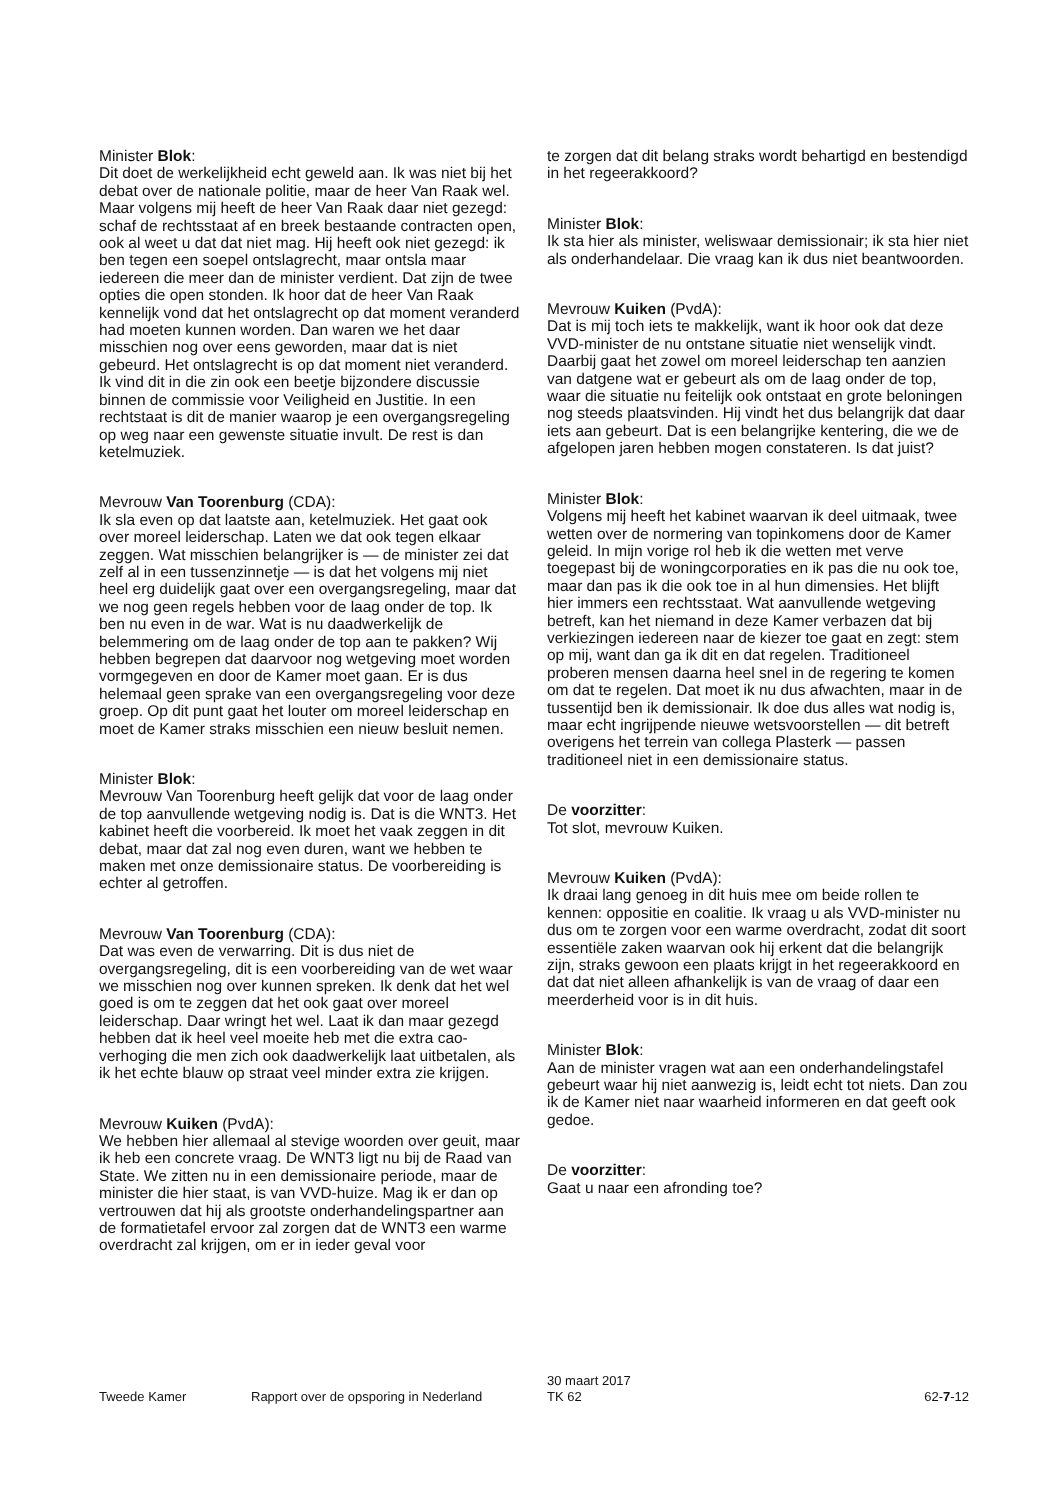Minister Blok:
Dit doet de werkelijkheid echt geweld aan. Ik was niet bij het debat over de nationale politie, maar de heer Van Raak wel. Maar volgens mij heeft de heer Van Raak daar niet gezegd: schaf de rechtsstaat af en breek bestaande contracten open, ook al weet u dat dat niet mag. Hij heeft ook niet gezegd: ik ben tegen een soepel ontslagrecht, maar ontsla maar iedereen die meer dan de minister verdient. Dat zijn de twee opties die open stonden. Ik hoor dat de heer Van Raak kennelijk vond dat het ontslagrecht op dat moment veranderd had moeten kunnen worden. Dan waren we het daar misschien nog over eens geworden, maar dat is niet gebeurd. Het ontslagrecht is op dat moment niet veranderd. Ik vind dit in die zin ook een beetje bijzondere discussie binnen de commissie voor Veiligheid en Justitie. In een rechtstaat is dit de manier waarop je een overgangsregeling op weg naar een gewenste situatie invult. De rest is dan ketelmuziek.
Mevrouw Van Toorenburg (CDA):
Ik sla even op dat laatste aan, ketelmuziek. Het gaat ook over moreel leiderschap. Laten we dat ook tegen elkaar zeggen. Wat misschien belangrijker is — de minister zei dat zelf al in een tussenzinnetje — is dat het volgens mij niet heel erg duidelijk gaat over een overgangsregeling, maar dat we nog geen regels hebben voor de laag onder de top. Ik ben nu even in de war. Wat is nu daadwerkelijk de belemmering om de laag onder de top aan te pakken? Wij hebben begrepen dat daarvoor nog wetgeving moet worden vormgegeven en door de Kamer moet gaan. Er is dus helemaal geen sprake van een overgangsregeling voor deze groep. Op dit punt gaat het louter om moreel leiderschap en moet de Kamer straks misschien een nieuw besluit nemen.
Minister Blok:
Mevrouw Van Toorenburg heeft gelijk dat voor de laag onder de top aanvullende wetgeving nodig is. Dat is die WNT3. Het kabinet heeft die voorbereid. Ik moet het vaak zeggen in dit debat, maar dat zal nog even duren, want we hebben te maken met onze demissionaire status. De voorbereiding is echter al getroffen.
Mevrouw Van Toorenburg (CDA):
Dat was even de verwarring. Dit is dus niet de overgangsregeling, dit is een voorbereiding van de wet waar we misschien nog over kunnen spreken. Ik denk dat het wel goed is om te zeggen dat het ook gaat over moreel leiderschap. Daar wringt het wel. Laat ik dan maar gezegd hebben dat ik heel veel moeite heb met die extra cao-verhoging die men zich ook daadwerkelijk laat uitbetalen, als ik het echte blauw op straat veel minder extra zie krijgen.
Mevrouw Kuiken (PvdA):
We hebben hier allemaal al stevige woorden over geuit, maar ik heb een concrete vraag. De WNT3 ligt nu bij de Raad van State. We zitten nu in een demissionaire periode, maar de minister die hier staat, is van VVD-huize. Mag ik er dan op vertrouwen dat hij als grootste onderhandelingspartner aan de formatietafel ervoor zal zorgen dat de WNT3 een warme overdracht zal krijgen, om er in ieder geval voor
te zorgen dat dit belang straks wordt behartigd en bestendigd in het regeerakkoord?
Minister Blok:
Ik sta hier als minister, weliswaar demissionair; ik sta hier niet als onderhandelaar. Die vraag kan ik dus niet beantwoorden.
Mevrouw Kuiken (PvdA):
Dat is mij toch iets te makkelijk, want ik hoor ook dat deze VVD-minister de nu ontstane situatie niet wenselijk vindt. Daarbij gaat het zowel om moreel leiderschap ten aanzien van datgene wat er gebeurt als om de laag onder de top, waar die situatie nu feitelijk ook ontstaat en grote beloningen nog steeds plaatsvinden. Hij vindt het dus belangrijk dat daar iets aan gebeurt. Dat is een belangrijke kentering, die we de afgelopen jaren hebben mogen constateren. Is dat juist?
Minister Blok:
Volgens mij heeft het kabinet waarvan ik deel uitmaak, twee wetten over de normering van topinkomens door de Kamer geleid. In mijn vorige rol heb ik die wetten met verve toegepast bij de woningcorporaties en ik pas die nu ook toe, maar dan pas ik die ook toe in al hun dimensies. Het blijft hier immers een rechtsstaat. Wat aanvullende wetgeving betreft, kan het niemand in deze Kamer verbazen dat bij verkiezingen iedereen naar de kiezer toe gaat en zegt: stem op mij, want dan ga ik dit en dat regelen. Traditioneel proberen mensen daarna heel snel in de regering te komen om dat te regelen. Dat moet ik nu dus afwachten, maar in de tussentijd ben ik demissionair. Ik doe dus alles wat nodig is, maar echt ingrijpende nieuwe wetsvoorstellen — dit betreft overigens het terrein van collega Plasterk — passen traditioneel niet in een demissionaire status.
De voorzitter:
Tot slot, mevrouw Kuiken.
Mevrouw Kuiken (PvdA):
Ik draai lang genoeg in dit huis mee om beide rollen te kennen: oppositie en coalitie. Ik vraag u als VVD-minister nu dus om te zorgen voor een warme overdracht, zodat dit soort essentiële zaken waarvan ook hij erkent dat die belangrijk zijn, straks gewoon een plaats krijgt in het regeerakkoord en dat dat niet alleen afhankelijk is van de vraag of daar een meerderheid voor is in dit huis.
Minister Blok:
Aan de minister vragen wat aan een onderhandelingstafel gebeurt waar hij niet aanwezig is, leidt echt tot niets. Dan zou ik de Kamer niet naar waarheid informeren en dat geeft ook gedoe.
De voorzitter:
Gaat u naar een afronding toe?
Tweede Kamer
Rapport over de opsporing in Nederland
30 maart 2017
TK 62
62-7-12